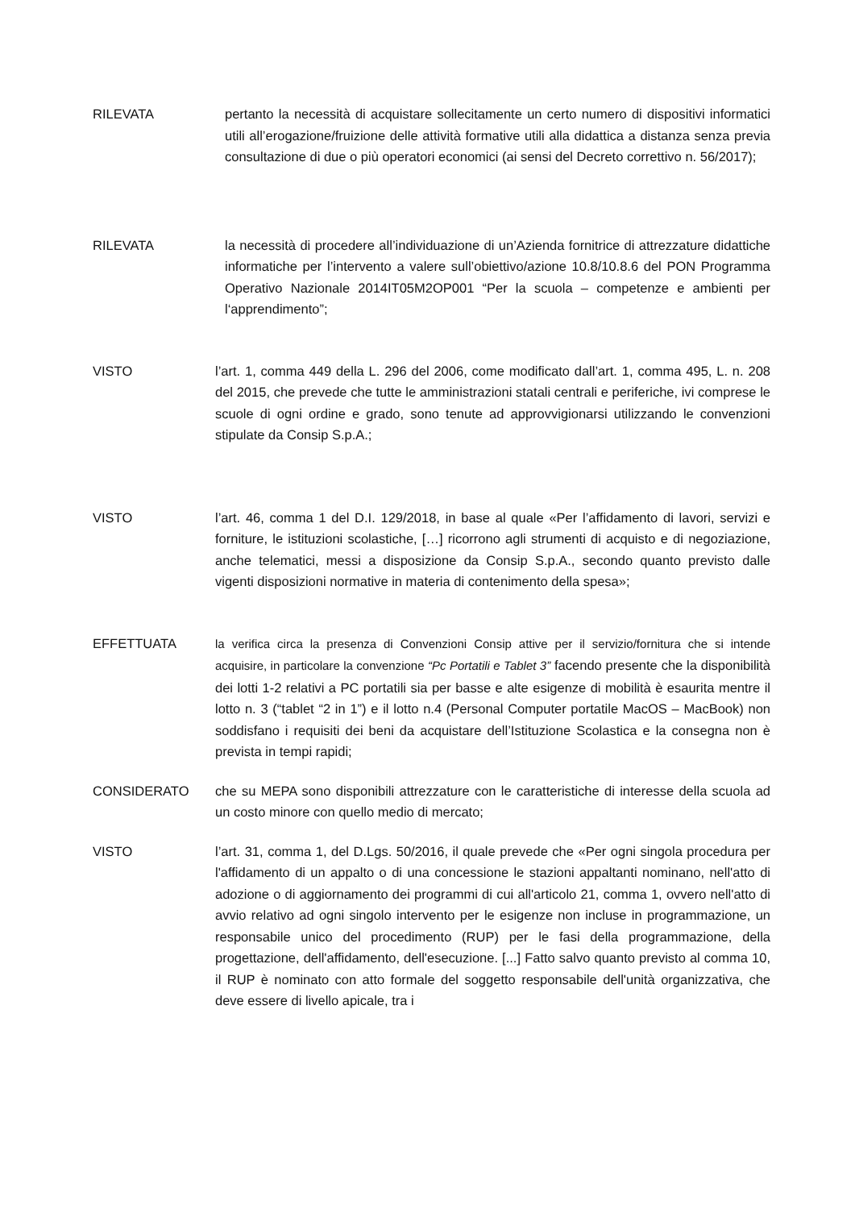RILEVATA pertanto la necessità di acquistare sollecitamente un certo numero di dispositivi informatici utili all’erogazione/fruizione delle attività formative utili alla didattica a distanza senza previa consultazione di due o più operatori economici (ai sensi del Decreto correttivo n. 56/2017);
RILEVATA la necessità di procedere all’individuazione di un’Azienda fornitrice di attrezzature didattiche informatiche per l’intervento a valere sull’obiettivo/azione 10.8/10.8.6 del PON Programma Operativo Nazionale 2014IT05M2OP001 “Per la scuola – competenze e ambienti per l‘apprendimento”;
VISTO l’art. 1, comma 449 della L. 296 del 2006, come modificato dall’art. 1, comma 495, L. n. 208 del 2015, che prevede che tutte le amministrazioni statali centrali e periferiche, ivi comprese le scuole di ogni ordine e grado, sono tenute ad approvvigionarsi utilizzando le convenzioni stipulate da Consip S.p.A.;
VISTO l’art. 46, comma 1 del D.I. 129/2018, in base al quale «Per l’affidamento di lavori, servizi e forniture, le istituzioni scolastiche, […] ricorrono agli strumenti di acquisto e di negoziazione, anche telematici, messi a disposizione da Consip S.p.A., secondo quanto previsto dalle vigenti disposizioni normative in materia di contenimento della spesa»;
EFFETTUATA la verifica circa la presenza di Convenzioni Consip attive per il servizio/fornitura che si intende acquisire, in particolare la convenzione “Pc Portatili e Tablet 3” facendo presente che la disponibilità dei lotti 1-2 relativi a PC portatili sia per basse e alte esigenze di mobilità è esaurita mentre il lotto n. 3 (“tablet “2 in 1”) e il lotto n.4 (Personal Computer portatile MacOS – MacBook) non soddisfano i requisiti dei beni da acquistare dell’Istituzione Scolastica e la consegna non è prevista in tempi rapidi;
CONSIDERATO che su MEPA sono disponibili attrezzature con le caratteristiche di interesse della scuola ad un costo minore con quello medio di mercato;
VISTO l’art. 31, comma 1, del D.Lgs. 50/2016, il quale prevede che «Per ogni singola procedura per l'affidamento di un appalto o di una concessione le stazioni appaltanti nominano, nell'atto di adozione o di aggiornamento dei programmi di cui all'articolo 21, comma 1, ovvero nell'atto di avvio relativo ad ogni singolo intervento per le esigenze non incluse in programmazione, un responsabile unico del procedimento (RUP) per le fasi della programmazione, della progettazione, dell'affidamento, dell'esecuzione. [...] Fatto salvo quanto previsto al comma 10, il RUP è nominato con atto formale del soggetto responsabile dell'unità organizzativa, che deve essere di livello apicale, tra i